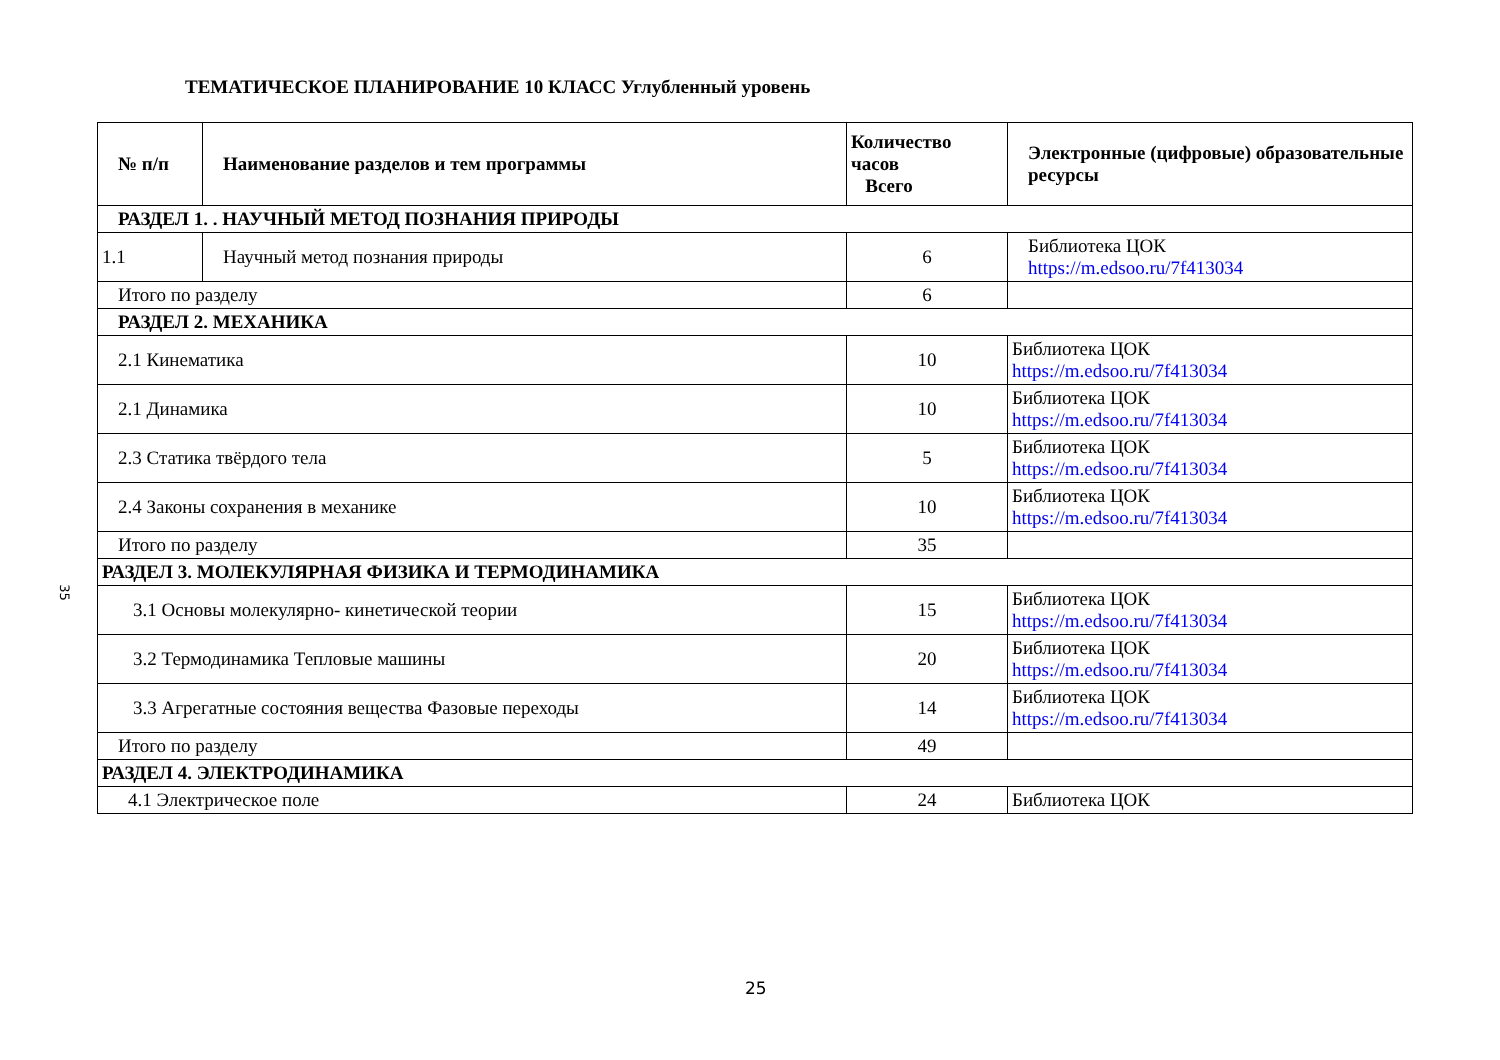35
ТЕМАТИЧЕСКОЕ ПЛАНИРОВАНИЕ 10 КЛАСС Углубленный уровень
| № п/п | Наименование разделов и тем программы | Количество часов Всего | Электронные (цифровые) образовательные ресурсы |
| --- | --- | --- | --- |
| РАЗДЕЛ 1. . НАУЧНЫЙ МЕТОД ПОЗНАНИЯ ПРИРОДЫ | | | |
| 1.1 | Научный метод познания природы | 6 | Библиотека ЦОК https://m.edsoo.ru/7f413034 |
| Итого по разделу | | 6 | |
| РАЗДЕЛ 2. МЕХАНИКА | | | |
| 2.1 Кинематика | | 10 | Библиотека ЦОК https://m.edsoo.ru/7f413034 |
| 2.1 Динамика | | 10 | Библиотека ЦОК https://m.edsoo.ru/7f413034 |
| 2.3 Статика твёрдого тела | | 5 | Библиотека ЦОК https://m.edsoo.ru/7f413034 |
| 2.4 Законы сохранения в механике | | 10 | Библиотека ЦОК https://m.edsoo.ru/7f413034 |
| Итого по разделу | | 35 | |
| РАЗДЕЛ 3. МОЛЕКУЛЯРНАЯ ФИЗИКА И ТЕРМОДИНАМИКА | | | |
| 3.1 Основы молекулярно- кинетической теории | | 15 | Библиотека ЦОК https://m.edsoo.ru/7f413034 |
| 3.2 Термодинамика Тепловые машины | | 20 | Библиотека ЦОК https://m.edsoo.ru/7f413034 |
| 3.3 Агрегатные состояния вещества Фазовые переходы | | 14 | Библиотека ЦОК https://m.edsoo.ru/7f413034 |
| Итого по разделу | | 49 | |
| РАЗДЕЛ 4. ЭЛЕКТРОДИНАМИКА | | | |
| 4.1 Электрическое поле | | 24 | Библиотека ЦОК |
25